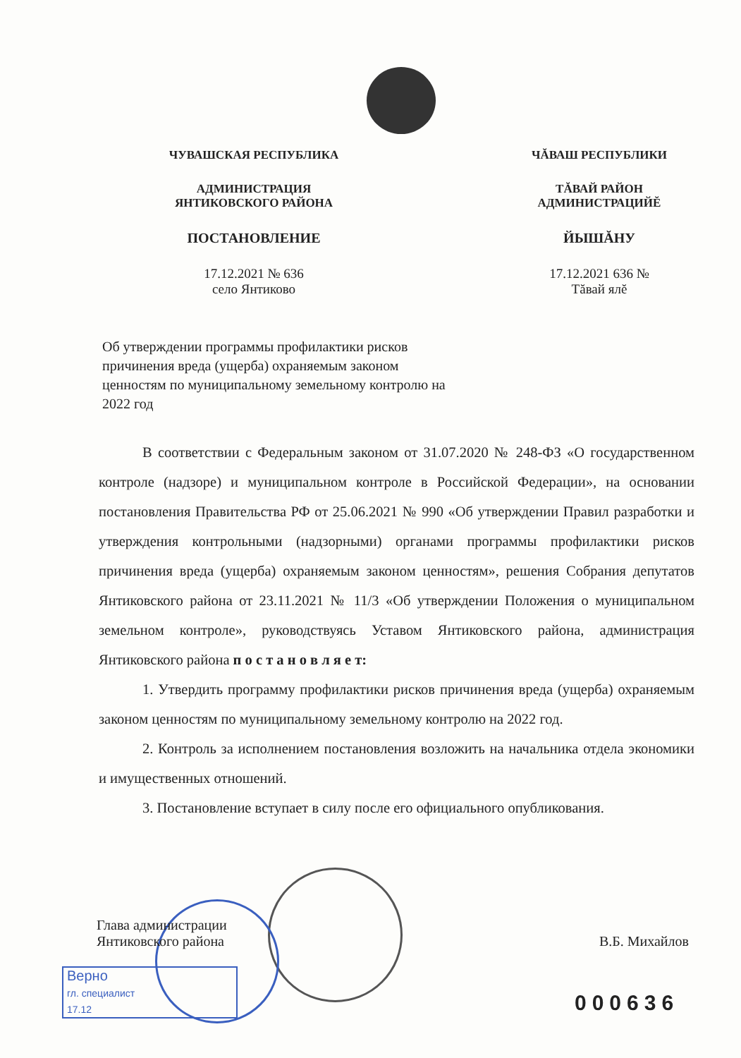ЧУВАШСКАЯ РЕСПУБЛИКА
АДМИНИСТРАЦИЯ
ЯНТИКОВСКОГО РАЙОНА
ПОСТАНОВЛЕНИЕ
17.12.2021 № 636
село Янтиково
ЧĂВАШ РЕСПУБЛИКИ
ТĂВАЙ РАЙОН
АДМИНИСТРАЦИЙĔ
ЙЫШĂНУ
17.12.2021 636 №
Тăвай ялĕ
Об утверждении программы профилактики рисков причинения вреда (ущерба) охраняемым законом ценностям по муниципальному земельному контролю на 2022 год
В соответствии с Федеральным законом от 31.07.2020 № 248-ФЗ «О государственном контроле (надзоре) и муниципальном контроле в Российской Федерации», на основании постановления Правительства РФ от 25.06.2021 № 990 «Об утверждении Правил разработки и утверждения контрольными (надзорными) органами программы профилактики рисков причинения вреда (ущерба) охраняемым законом ценностям», решения Собрания депутатов Янтиковского района от 23.11.2021 № 11/3 «Об утверждении Положения о муниципальном земельном контроле», руководствуясь Уставом Янтиковского района, администрация Янтиковского района п о с т а н о в л я е т:
1. Утвердить программу профилактики рисков причинения вреда (ущерба) охраняемым законом ценностям по муниципальному земельному контролю на 2022 год.
2. Контроль за исполнением постановления возложить на начальника отдела экономики и имущественных отношений.
3. Постановление вступает в силу после его официального опубликования.
Глава администрации
Янтиковского района
В.Б. Михайлов
Верно
гл. специалист
17.12
000636